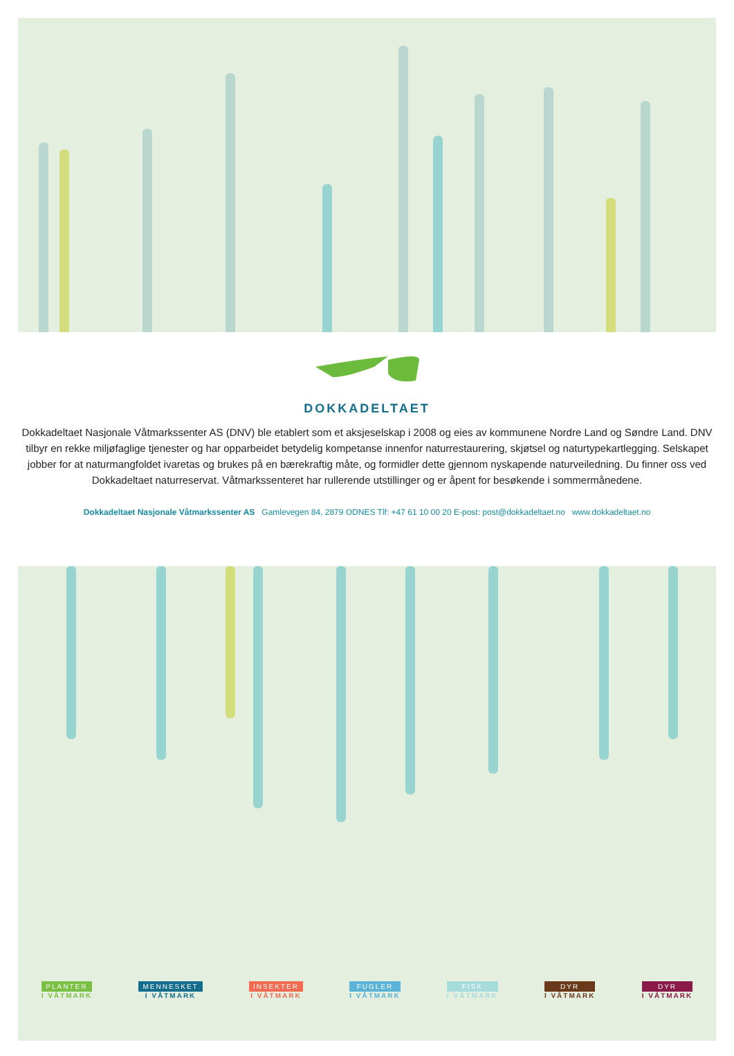DOKKADELTAET
Dokkadeltaet Nasjonale Våtmarkssenter AS (DNV) ble etablert som et aksjeselskap i 2008 og eies av kommunene Nordre Land og Søndre Land. DNV tilbyr en rekke miljøfaglige tjenester og har opparbeidet betydelig kompetanse innenfor naturrestaurering, skjøtsel og naturtypekartlegging. Selskapet jobber for at naturmangfoldet ivaretas og brukes på en bærekraftig måte, og formidler dette gjennom nyskapende naturveiledning. Du finner oss ved Dokkadeltaet naturreservat. Våtmarkssenteret har rullerende utstillinger og er åpent for besøkende i sommermånedene.
Dokkadeltaet Nasjonale Våtmarkssenter AS Gamlevegen 84, 2879 ODNES Tlf: +47 61 10 00 20 E-post: post@dokkadeltaet.no www.dokkadeltaet.no
PLANTER
I VÅTMARK
MENNESKET
I VÅTMARK
INSEKTER
I VÅTMARK
FUGLER
I VÅTMARK
FISK
I VÅTMARK
DYR
I VÅTMARK
DYR
I VÅTMARK